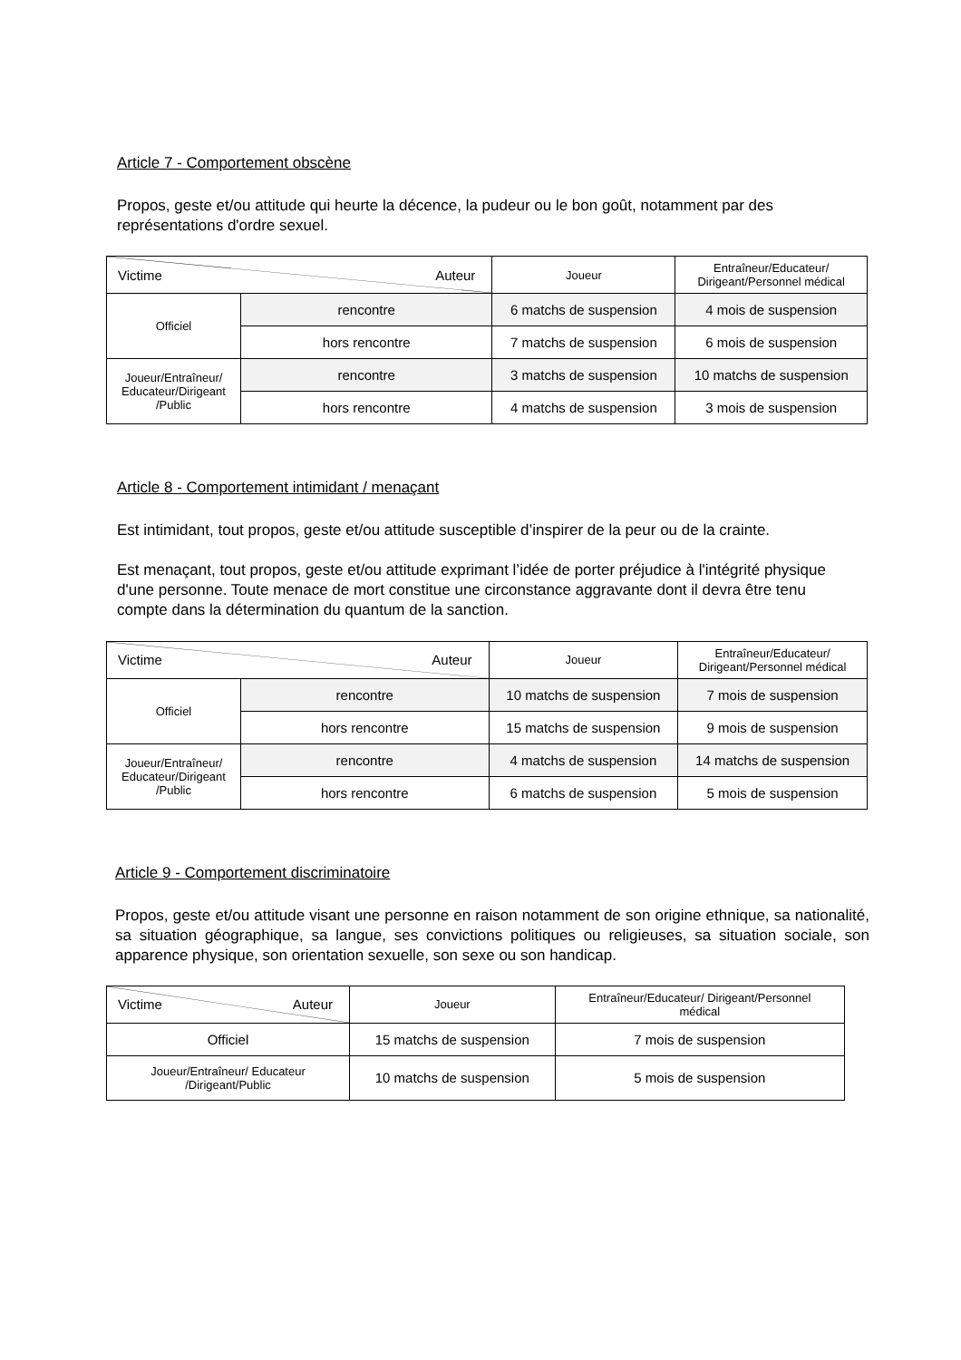Article 7 - Comportement obscène
Propos, geste et/ou attitude qui heurte la décence, la pudeur ou le bon goût, notamment par des représentations d'ordre sexuel.
| Victime Auteur | | Joueur | Entraîneur/Educateur/ Dirigeant/Personnel médical |
| Officiel | rencontre | 6 matchs de suspension | 4 mois de suspension |
| | hors rencontre | 7 matchs de suspension | 6 mois de suspension |
| Joueur/Entraîneur/ Educateur/Dirigeant /Public | rencontre | 3 matchs de suspension | 10 matchs de suspension |
| | hors rencontre | 4 matchs de suspension | 3 mois de suspension |
Article 8 - Comportement intimidant / menaçant
Est intimidant, tout propos, geste et/ou attitude susceptible d’inspirer de la peur ou de la crainte.
Est menaçant, tout propos, geste et/ou attitude exprimant l’idée de porter préjudice à l'intégrité physique d'une personne. Toute menace de mort constitue une circonstance aggravante dont il devra être tenu compte dans la détermination du quantum de la sanction.
| Victime Auteur | | Joueur | Entraîneur/Educateur/ Dirigeant/Personnel médical |
| Officiel | rencontre | 10 matchs de suspension | 7 mois de suspension |
| | hors rencontre | 15 matchs de suspension | 9 mois de suspension |
| Joueur/Entraîneur/ Educateur/Dirigeant /Public | rencontre | 4 matchs de suspension | 14 matchs de suspension |
| | hors rencontre | 6 matchs de suspension | 5 mois de suspension |
Article 9 - Comportement discriminatoire
Propos, geste et/ou attitude visant une personne en raison notamment de son origine ethnique, sa nationalité, sa situation géographique, sa langue, ses convictions politiques ou religieuses, sa situation sociale, son apparence physique, son orientation sexuelle, son sexe ou son handicap.
| Victime Auteur | Joueur | Entraîneur/Educateur/ Dirigeant/Personnel médical |
| Officiel | 15 matchs de suspension | 7 mois de suspension |
| Joueur/Entraîneur/ Educateur /Dirigeant/Public | 10 matchs de suspension | 5 mois de suspension |